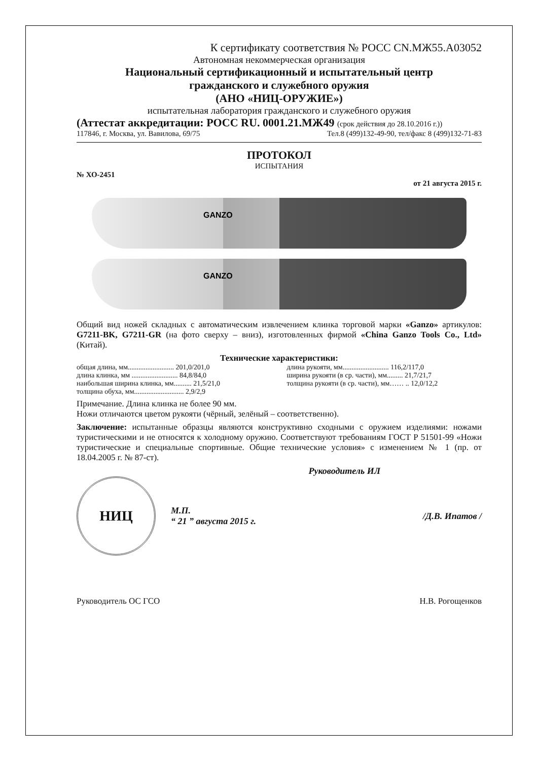К сертификату соответствия № РОСС CN.МЖ55.А03052
Автономная некоммерческая организация
Национальный сертификационный и испытательный центр
гражданского и служебного оружия
(АНО «НИЦ-ОРУЖИЕ»)
испытательная лаборатория гражданского и служебного оружия
(Аттестат аккредитации: РОСС RU. 0001.21.МЖ49 (срок действия до 28.10.2016 г.))
117846, г. Москва, ул. Вавилова, 69/75 Тел.8 (499)132-49-90, тел/факс 8 (499)132-71-83
ПРОТОКОЛ
ИСПЫТАНИЯ
№ ХО-2451
от 21 августа 2015 г.
GANZO
GANZO
Общий вид ножей складных с автоматическим извлечением клинка торговой марки «Ganzo» артикулов: G7211-BK, G7211-GR (на фото сверху – вниз), изготовленных фирмой «China Ganzo Tools Co., Ltd» (Китай).
Технические характеристики:
общая длина, мм.......................... 201,0/201,0
длина клинка, мм .......................... 84,8/84,0
наибольшая ширина клинка, мм.......... 21,5/21,0
толщина обуха, мм............................ 2,9/2,9
длина рукояти, мм.......................... 116,2/117,0
ширина рукояти (в ср. части), мм......... 21,7/21,7
толщина рукояти (в ср. части), мм…… .. 12,0/12,2
Примечание. Длина клинка не более 90 мм.
Ножи отличаются цветом рукояти (чёрный, зелёный – соответственно).
Заключение: испытанные образцы являются конструктивно сходными с оружием изделиями: ножами туристическими и не относятся к холодному оружию. Соответствуют требованиям ГОСТ Р 51501-99 «Ножи туристические и специальные спортивные. Общие технические условия» с изменением № 1 (пр. от 18.04.2005 г. № 87-ст).
Руководитель ИЛ
НИЦ
М.П.
“ 21 ” августа 2015 г.
/Д.В. Ипатов /
Руководитель ОС ГСО Н.В. Рогощенков